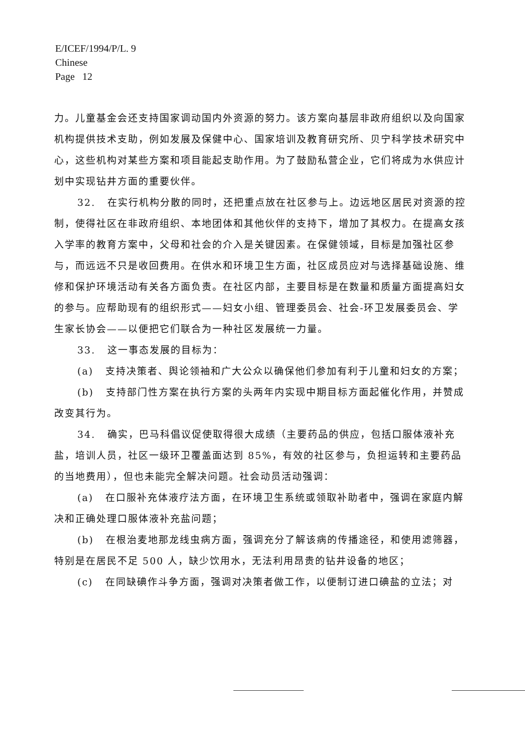E/ICEF/1994/P/L. 9
Chinese
Page 12
力。儿童基金会还支持国家调动国内外资源的努力。该方案向基层非政府组织以及向国家机构提供技术支助，例如发展及保健中心、国家培训及教育研究所、贝宁科学技术研究中心，这些机构对某些方案和项目能起支助作用。为了鼓励私营企业，它们将成为水供应计划中实现钻井方面的重要伙伴。
32. 在实行机构分散的同时，还把重点放在社区参与上。边远地区居民对资源的控制，使得社区在非政府组织、本地团体和其他伙伴的支持下，增加了其权力。在提高女孩入学率的教育方案中，父母和社会的介入是关键因素。在保健领域，目标是加强社区参与，而远远不只是收回费用。在供水和环境卫生方面，社区成员应对与选择基础设施、维修和保护环境活动有关各方面负责。在社区内部，主要目标是在数量和质量方面提高妇女的参与。应帮助现有的组织形式——妇女小组、管理委员会、社会-环卫发展委员会、学生家长协会——以便把它们联合为一种社区发展统一力量。
33. 这一事态发展的目标为：
(a) 支持决策者、舆论领袖和广大公众以确保他们参加有利于儿童和妇女的方案；
(b) 支持部门性方案在执行方案的头两年内实现中期目标方面起催化作用，并赞成改变其行为。
34. 确实，巴马科倡议促使取得很大成绩（主要药品的供应，包括口服体液补充盐，培训人员，社区一级环卫覆盖面达到 85%，有效的社区参与，负担运转和主要药品的当地费用），但也未能完全解决问题。社会动员活动强调：
(a) 在口服补充体液疗法方面，在环境卫生系统或领取补助者中，强调在家庭内解决和正确处理口服体液补充盐问题；
(b) 在根治麦地那龙线虫病方面，强调充分了解该病的传播途径，和使用滤筛器，特别是在居民不足 500 人，缺少饮用水，无法利用昂贵的钻井设备的地区；
(c) 在同缺碘作斗争方面，强调对决策者做工作，以便制订进口碘盐的立法；对